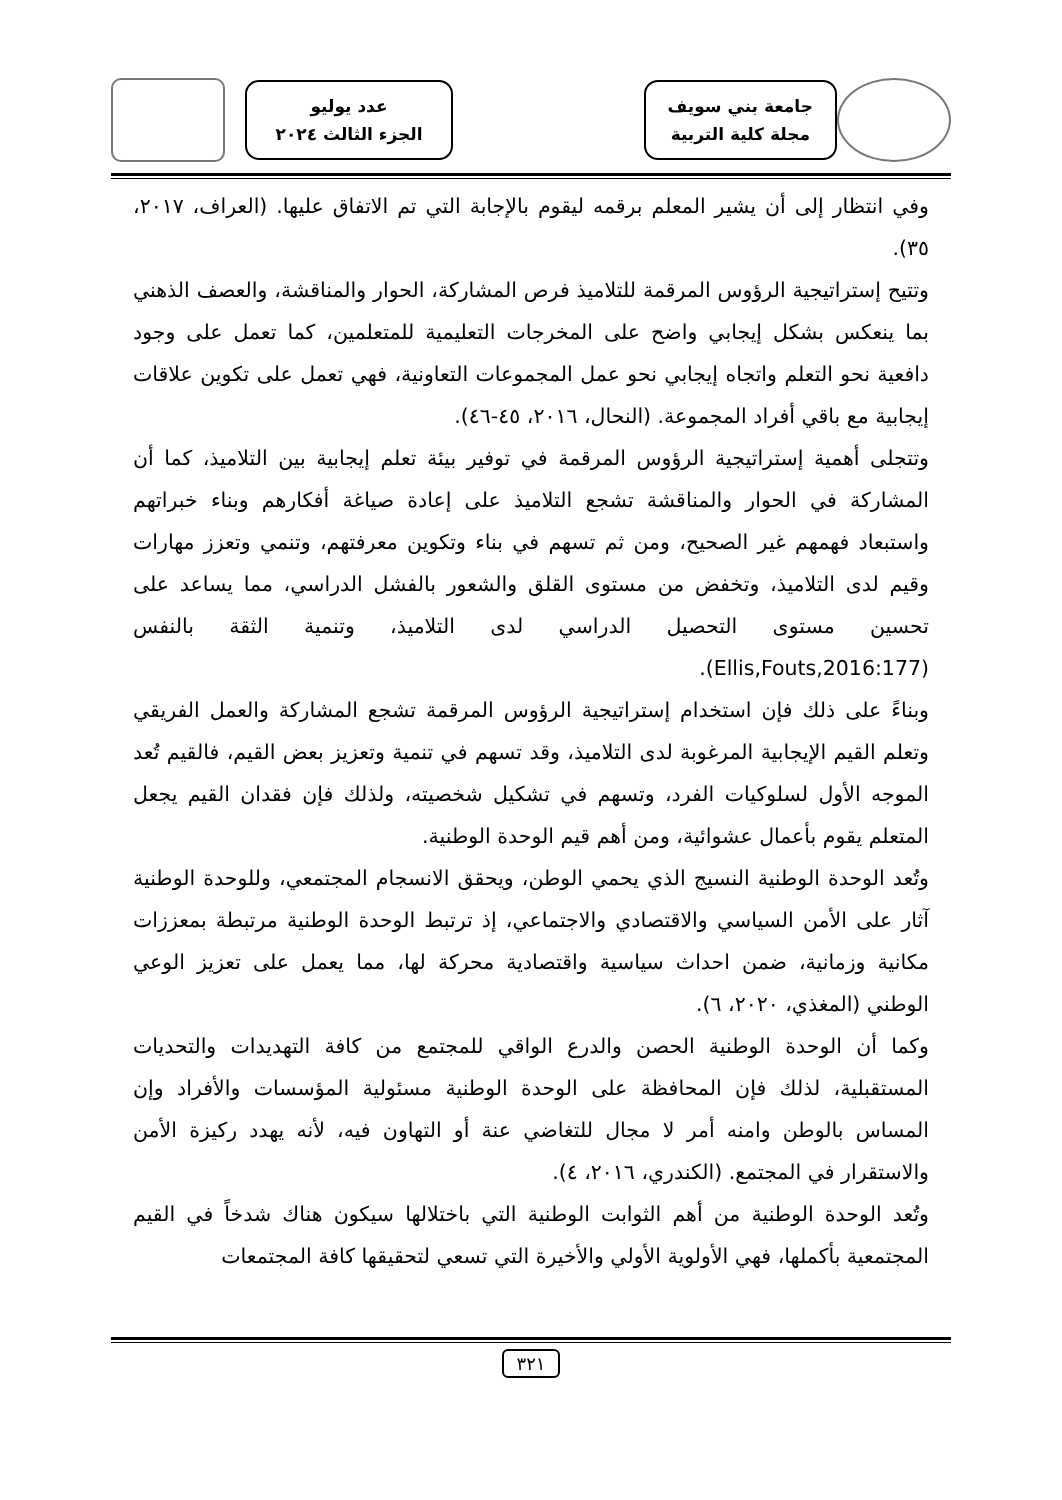جامعة بني سويف
مجلة كلية التربية
عدد يوليو
الجزء الثالث ٢٠٢٤
وفي انتظار إلى أن يشير المعلم برقمه ليقوم بالإجابة التي تم الاتفاق عليها. (العراف، ٢٠١٧، ٣٥).
وتتيح إستراتيجية الرؤوس المرقمة للتلاميذ فرص المشاركة، الحوار والمناقشة، والعصف الذهني بما ينعكس بشكل إيجابي واضح على المخرجات التعليمية للمتعلمين، كما تعمل على وجود دافعية نحو التعلم واتجاه إيجابي نحو عمل المجموعات التعاونية، فهي تعمل على تكوين علاقات إيجابية مع باقي أفراد المجموعة. (النحال، ٢٠١٦، ٤٥-٤٦).
وتتجلى أهمية إستراتيجية الرؤوس المرقمة في توفير بيئة تعلم إيجابية بين التلاميذ، كما أن المشاركة في الحوار والمناقشة تشجع التلاميذ على إعادة صياغة أفكارهم وبناء خبراتهم واستبعاد فهمهم غير الصحيح، ومن ثم تسهم في بناء وتكوين معرفتهم، وتنمي وتعزز مهارات وقيم لدى التلاميذ، وتخفض من مستوى القلق والشعور بالفشل الدراسي، مما يساعد على تحسين مستوى التحصيل الدراسي لدى التلاميذ، وتنمية الثقة بالنفس (Ellis,Fouts,2016:177).
وبناءً على ذلك فإن استخدام إستراتيجية الرؤوس المرقمة تشجع المشاركة والعمل الفريقي وتعلم القيم الإيجابية المرغوبة لدى التلاميذ، وقد تسهم في تنمية وتعزيز بعض القيم، فالقيم تُعد الموجه الأول لسلوكيات الفرد، وتسهم في تشكيل شخصيته، ولذلك فإن فقدان القيم يجعل المتعلم يقوم بأعمال عشوائية، ومن أهم قيم الوحدة الوطنية.
وتُعد الوحدة الوطنية النسيج الذي يحمي الوطن، ويحقق الانسجام المجتمعي، وللوحدة الوطنية آثار على الأمن السياسي والاقتصادي والاجتماعي، إذ ترتبط الوحدة الوطنية مرتبطة بمعززات مكانية وزمانية، ضمن احداث سياسية واقتصادية محركة لها، مما يعمل على تعزيز الوعي الوطني (المغذي، ٢٠٢٠، ٦).
وكما أن الوحدة الوطنية الحصن والدرع الواقي للمجتمع من كافة التهديدات والتحديات المستقبلية، لذلك فإن المحافظة على الوحدة الوطنية مسئولية المؤسسات والأفراد وإن المساس بالوطن وامنه أمر لا مجال للتغاضي عنة أو التهاون فيه، لأنه يهدد ركيزة الأمن والاستقرار في المجتمع. (الكندري، ٢٠١٦، ٤).
وتُعد الوحدة الوطنية من أهم الثوابت الوطنية التي باختلالها سيكون هناك شدخاً في القيم المجتمعية بأكملها، فهي الأولوية الأولي والأخيرة التي تسعي لتحقيقها كافة المجتمعات
٣٢١